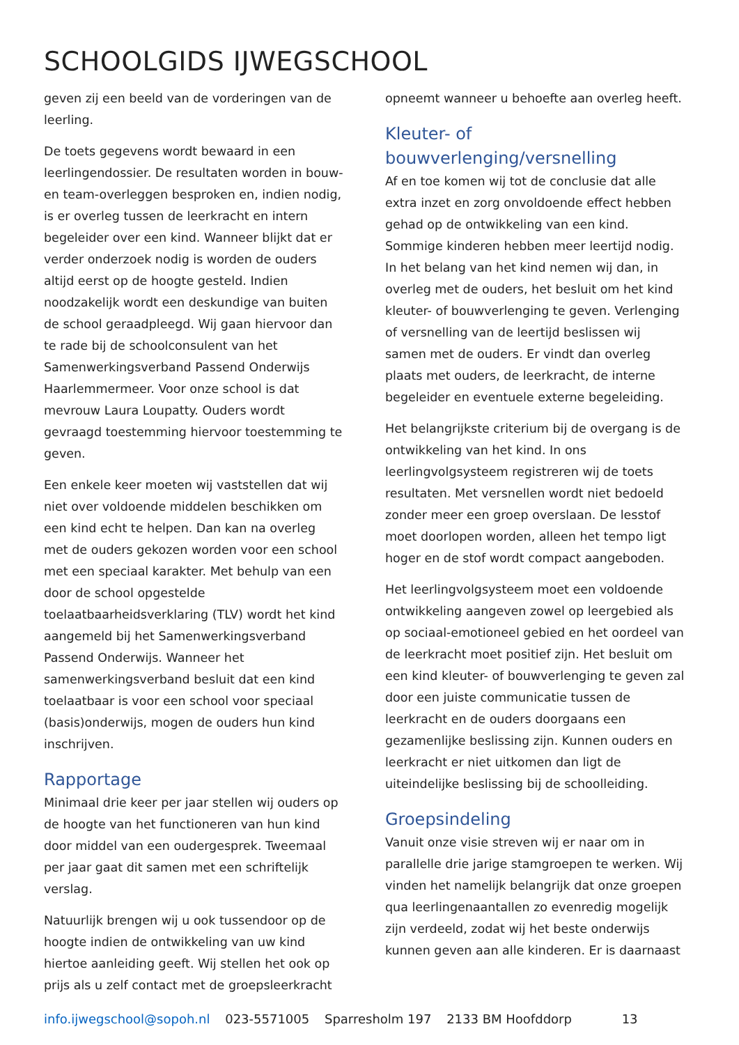SCHOOLGIDS IJWEGSCHOOL
geven zij een beeld van de vorderingen van de leerling.
De toets gegevens wordt bewaard in een leerlingendossier. De resultaten worden in bouw- en team-overleggen besproken en, indien nodig, is er overleg tussen de leerkracht en intern begeleider over een kind. Wanneer blijkt dat er verder onderzoek nodig is worden de ouders altijd eerst op de hoogte gesteld. Indien noodzakelijk wordt een deskundige van buiten de school geraadpleegd. Wij gaan hiervoor dan te rade bij de schoolconsulent van het Samenwerkingsverband Passend Onderwijs Haarlemmermeer. Voor onze school is dat mevrouw Laura Loupatty. Ouders wordt gevraagd toestemming hiervoor toestemming te geven.
Een enkele keer moeten wij vaststellen dat wij niet over voldoende middelen beschikken om een kind echt te helpen. Dan kan na overleg met de ouders gekozen worden voor een school met een speciaal karakter. Met behulp van een door de school opgestelde toelaatbaarheidsverklaring (TLV) wordt het kind aangemeld bij het Samenwerkingsverband Passend Onderwijs. Wanneer het samenwerkingsverband besluit dat een kind toelaatbaar is voor een school voor speciaal (basis)onderwijs, mogen de ouders hun kind inschrijven.
Rapportage
Minimaal drie keer per jaar stellen wij ouders op de hoogte van het functioneren van hun kind door middel van een oudergesprek. Tweemaal per jaar gaat dit samen met een schriftelijk verslag.
Natuurlijk brengen wij u ook tussendoor op de hoogte indien de ontwikkeling van uw kind hiertoe aanleiding geeft. Wij stellen het ook op prijs als u zelf contact met de groepsleerkracht
opneemt wanneer u behoefte aan overleg heeft.
Kleuter- of bouwverlenging/versnelling
Af en toe komen wij tot de conclusie dat alle extra inzet en zorg onvoldoende effect hebben gehad op de ontwikkeling van een kind. Sommige kinderen hebben meer leertijd nodig. In het belang van het kind nemen wij dan, in overleg met de ouders, het besluit om het kind kleuter- of bouwverlenging te geven. Verlenging of versnelling van de leertijd beslissen wij samen met de ouders. Er vindt dan overleg plaats met ouders, de leerkracht, de interne begeleider en eventuele externe begeleiding.
Het belangrijkste criterium bij de overgang is de ontwikkeling van het kind. In ons leerlingvolgsysteem registreren wij de toets resultaten. Met versnellen wordt niet bedoeld zonder meer een groep overslaan. De lesstof moet doorlopen worden, alleen het tempo ligt hoger en de stof wordt compact aangeboden.
Het leerlingvolgsysteem moet een voldoende ontwikkeling aangeven zowel op leergebied als op sociaal-emotioneel gebied en het oordeel van de leerkracht moet positief zijn. Het besluit om een kind kleuter- of bouwverlenging te geven zal door een juiste communicatie tussen de leerkracht en de ouders doorgaans een gezamenlijke beslissing zijn. Kunnen ouders en leerkracht er niet uitkomen dan ligt de uiteindelijke beslissing bij de schoolleiding.
Groepsindeling
Vanuit onze visie streven wij er naar om in parallelle drie jarige stamgroepen te werken. Wij vinden het namelijk belangrijk dat onze groepen qua leerlingenaantallen zo evenredig mogelijk zijn verdeeld, zodat wij het beste onderwijs kunnen geven aan alle kinderen. Er is daarnaast
info.ijwegschool@sopoh.nl 023-5571005 Sparresholm 197 2133 BM Hoofddorp 13